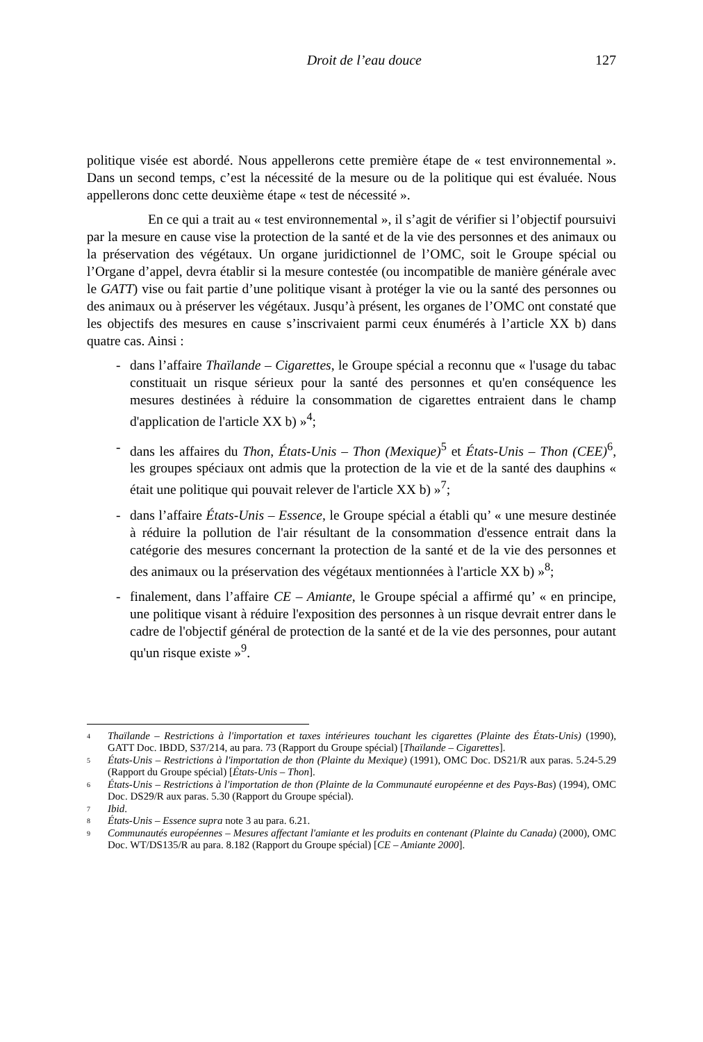Droit de l’eau douce 127
politique visée est abordé. Nous appellerons cette première étape de « test environnemental ». Dans un second temps, c’est la nécessité de la mesure ou de la politique qui est évaluée. Nous appellerons donc cette deuxième étape « test de nécessité ».
En ce qui a trait au « test environnemental », il s’agit de vérifier si l’objectif poursuivi par la mesure en cause vise la protection de la santé et de la vie des personnes et des animaux ou la préservation des végétaux. Un organe juridictionnel de l’OMC, soit le Groupe spécial ou l’Organe d’appel, devra établir si la mesure contestée (ou incompatible de manière générale avec le GATT) vise ou fait partie d’une politique visant à protéger la vie ou la santé des personnes ou des animaux ou à préserver les végétaux. Jusqu’à présent, les organes de l’OMC ont constaté que les objectifs des mesures en cause s’inscrivaient parmi ceux énumérés à l’article XX b) dans quatre cas. Ainsi :
- dans l’affaire Thaïlande – Cigarettes, le Groupe spécial a reconnu que « l'usage du tabac constituait un risque sérieux pour la santé des personnes et qu'en conséquence les mesures destinées à réduire la consommation de cigarettes entraient dans le champ d'application de l'article XX b) »<sup>4</sup>;
- dans les affaires du Thon, États-Unis – Thon (Mexique)<sup>5</sup> et États-Unis – Thon (CEE)<sup>6</sup>, les groupes spéciaux ont admis que la protection de la vie et de la santé des dauphins « était une politique qui pouvait relever de l'article XX b) »<sup>7</sup>;
- dans l’affaire États-Unis – Essence, le Groupe spécial a établi qu’ « une mesure destinée à réduire la pollution de l'air résultant de la consommation d'essence entrait dans la catégorie des mesures concernant la protection de la santé et de la vie des personnes et des animaux ou la préservation des végétaux mentionnées à l'article XX b) »<sup>8</sup>;
- finalement, dans l’affaire CE – Amiante, le Groupe spécial a affirmé qu’ « en principe, une politique visant à réduire l'exposition des personnes à un risque devrait entrer dans le cadre de l'objectif général de protection de la santé et de la vie des personnes, pour autant qu'un risque existe »<sup>9</sup>.
4
Thaïlande – Restrictions à l'importation et taxes intérieures touchant les cigarettes (Plainte des États-Unis) (1990), GATT Doc. IBDD, S37/214, au para. 73 (Rapport du Groupe spécial) [Thaïlande – Cigarettes].
5
États-Unis – Restrictions à l'importation de thon (Plainte du Mexique) (1991), OMC Doc. DS21/R aux paras. 5.24-5.29 (Rapport du Groupe spécial) [États-Unis – Thon].
6
États-Unis – Restrictions à l'importation de thon (Plainte de la Communauté européenne et des Pays-Bas) (1994), OMC Doc. DS29/R aux paras. 5.30 (Rapport du Groupe spécial).
7
Ibid.
8
États-Unis – Essence supra note 3 au para. 6.21.
9
Communautés européennes – Mesures affectant l'amiante et les produits en contenant (Plainte du Canada) (2000), OMC Doc. WT/DS135/R au para. 8.182 (Rapport du Groupe spécial) [CE – Amiante 2000].